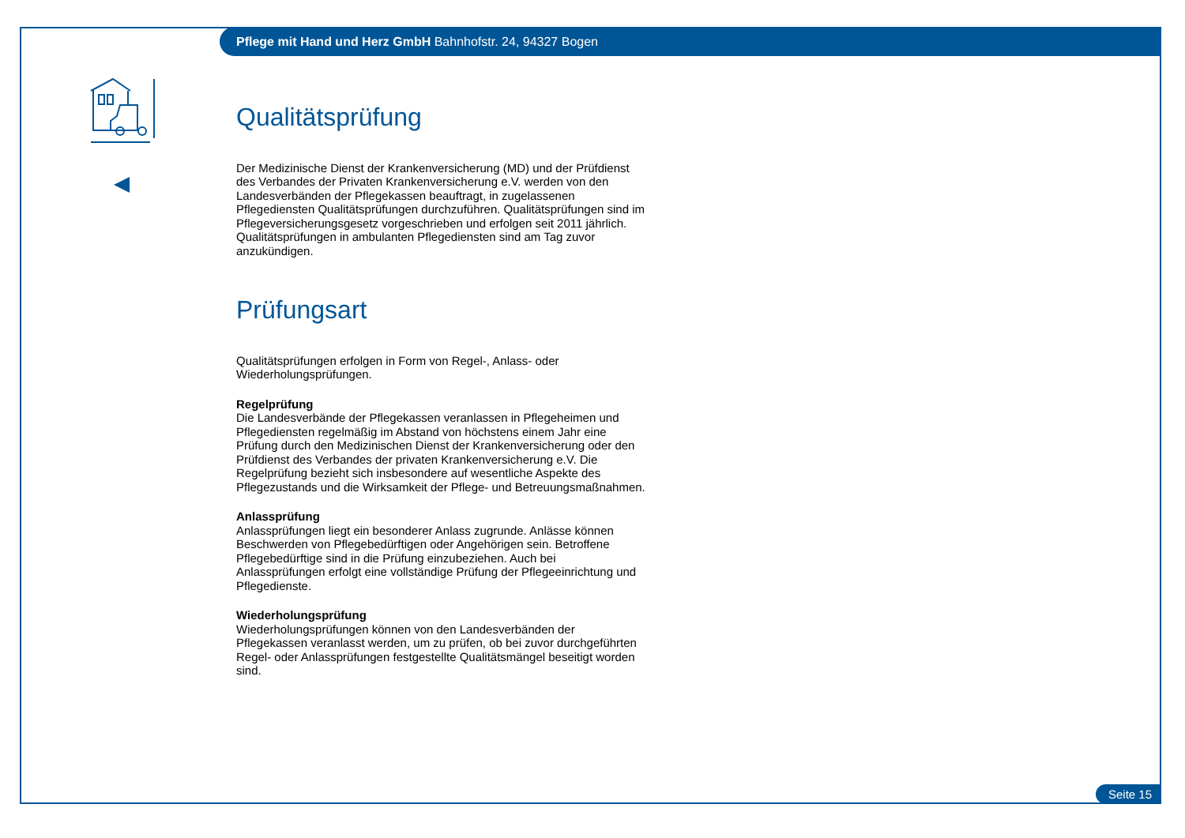Pflege mit Hand und Herz GmbH Bahnhofstr. 24, 94327 Bogen
Qualitätsprüfung
Der Medizinische Dienst der Krankenversicherung (MD) und der Prüfdienst des Verbandes der Privaten Krankenversicherung e.V. werden von den Landesverbänden der Pflegekassen beauftragt, in zugelassenen Pflegediensten Qualitätsprüfungen durchzuführen. Qualitätsprüfungen sind im Pflegeversicherungsgesetz vorgeschrieben und erfolgen seit 2011 jährlich. Qualitätsprüfungen in ambulanten Pflegediensten sind am Tag zuvor anzukündigen.
Prüfungsart
Qualitätsprüfungen erfolgen in Form von Regel-, Anlass- oder Wiederholungsprüfungen.
Regelprüfung
Die Landesverbände der Pflegekassen veranlassen in Pflegeheimen und Pflegediensten regelmäßig im Abstand von höchstens einem Jahr eine Prüfung durch den Medizinischen Dienst der Krankenversicherung oder den Prüfdienst des Verbandes der privaten Krankenversicherung e.V. Die Regelprüfung bezieht sich insbesondere auf wesentliche Aspekte des Pflegezustands und die Wirksamkeit der Pflege- und Betreuungsmaßnahmen.
Anlassprüfung
Anlassprüfungen liegt ein besonderer Anlass zugrunde. Anlässe können Beschwerden von Pflegebedürftigen oder Angehörigen sein. Betroffene Pflegebedürftige sind in die Prüfung einzubeziehen. Auch bei Anlassprüfungen erfolgt eine vollständige Prüfung der Pflegeeinrichtung und Pflegedienste.
Wiederholungsprüfung
Wiederholungsprüfungen können von den Landesverbänden der Pflegekassen veranlasst werden, um zu prüfen, ob bei zuvor durchgeführten Regel- oder Anlassprüfungen festgestellte Qualitätsmängel beseitigt worden sind.
Seite 15